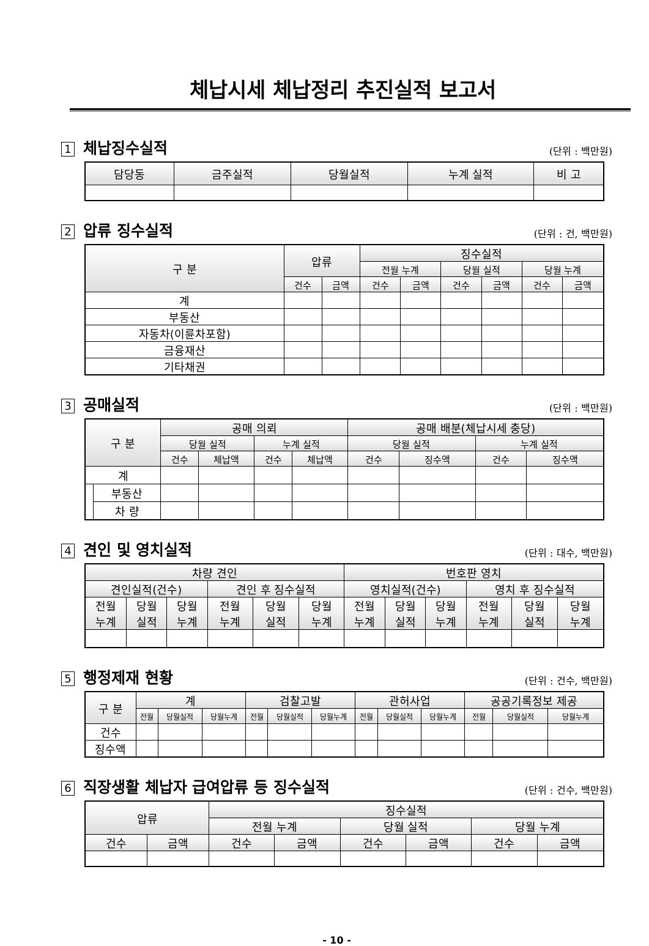체납시세 체납정리 추진실적 보고서
1 체납징수실적
(단위 : 백만원)
| 담당동 | 금주실적 | 당월실적 | 누계 실적 | 비 고 |
| --- | --- | --- | --- | --- |
2 압류 징수실적
(단위 : 건, 백만원)
| 구 분 | 압류 | | 징수실적 | | | | | |
| --- | --- | --- | --- | --- | --- | --- | --- | --- |
| | | | 전월 누계 | | 당월 실적 | | 당월 누계 | |
| | 건수 | 금액 | 건수 | 금액 | 건수 | 금액 | 건수 | 금액 |
| 계 | | | | | | | | |
| 부동산 | | | | | | | | |
| 자동차(이륜차포함) | | | | | | | | |
| 금융재산 | | | | | | | | |
| 기타채권 | | | | | | | | |
3 공매실적
(단위 : 백만원)
| 구 분 | | 공매 의뢰 | | | | 공매 배분(체납시세 충당) | | | |
| --- | --- | --- | --- | --- | --- | --- | --- | --- | --- |
| | | 당월 실적 | | 누계 실적 | | 당월 실적 | | 누계 실적 | |
| | | 건수 | 체납액 | 건수 | 체납액 | 건수 | 징수액 | 건수 | 징수액 |
| 계 | | | | | | | | | |
| | 부동산 | | | | | | | | |
| | 차 량 | | | | | | | | |
4 견인 및 영치실적
(단위 : 대수, 백만원)
| 차량 견인 | | | | | | 번호판 영치 | | | | | |
| --- | --- | --- | --- | --- | --- | --- | --- | --- | --- | --- | --- |
| 견인실적(건수) | | | 견인 후 징수실적 | | | 영치실적(건수) | | | 영치 후 징수실적 | | |
| 전월 누계 | 당월 실적 | 당월 누계 | 전월 누계 | 당월 실적 | 당월 누계 | 전월 누계 | 당월 실적 | 당월 누계 | 전월 누계 | 당월 실적 | 당월 누계 |
5 행정제재 현황
(단위 : 건수, 백만원)
| 구 분 | 계 | | | 검찰고발 | | | 관허사업 | | | 공공기록정보 제공 | | |
| --- | --- | --- | --- | --- | --- | --- | --- | --- | --- | --- | --- | --- |
| | 전월 | 당월실적 | 당월누계 | 전월 | 당월실적 | 당월누계 | 전월 | 당월실적 | 당월누계 | 전월 | 당월실적 | 당월누계 |
| 건수 | | | | | | | | | | | | |
| 징수액 | | | | | | | | | | | | |
6 직장생활 체납자 급여압류 등 징수실적
(단위 : 건수, 백만원)
| 압류 | | 징수실적 | | | | | |
| --- | --- | --- | --- | --- | --- | --- | --- |
| | | 전월 누계 | | 당월 실적 | | 당월 누계 | |
| 건수 | 금액 | 건수 | 금액 | 건수 | 금액 | 건수 | 금액 |
- 10 -